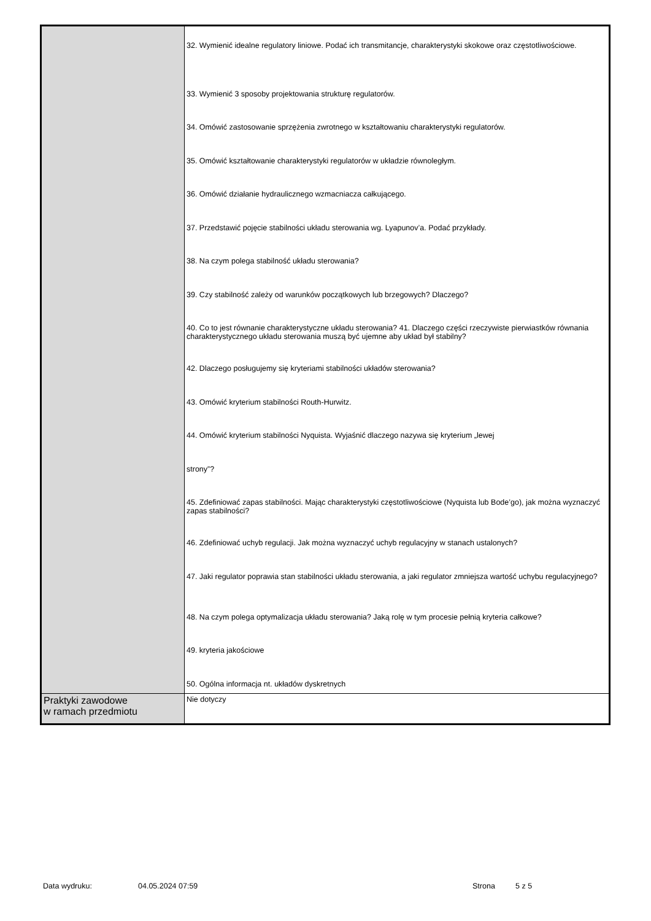| | 32. Wymienić idealne regulatory liniowe. Podać ich transmitancje, charakterystyki skokowe oraz częstotliwościowe. 33. Wymienić 3 sposoby projektowania strukturę regulatorów. 34. Omówić zastosowanie sprzężenia zwrotnego w kształtowaniu charakterystyki regulatorów. 35. Omówić kształtowanie charakterystyki regulatorów w układzie równoległym. 36. Omówić działanie hydraulicznego wzmacniacza całkującego. 37. Przedstawić pojęcie stabilności układu sterowania wg. Lyapunov’a. Podać przykłady. 38. Na czym polega stabilność układu sterowania? 39. Czy stabilność zależy od warunków początkowych lub brzegowych? Dlaczego? 40. Co to jest równanie charakterystyczne układu sterowania? 41. Dlaczego części rzeczywiste pierwiastków równania charakterystycznego układu sterowania muszą być ujemne aby układ był stabilny? 42. Dlaczego posługujemy się kryteriami stabilności układów sterowania? 43. Omówić kryterium stabilności Routh-Hurwitz. 44. Omówić kryterium stabilności Nyquista. Wyjaśnić dlaczego nazywa się kryterium „lewej strony”? 45. Zdefiniować zapas stabilności. Mając charakterystyki częstotliwościowe (Nyquista lub Bode’go), jak można wyznaczyć zapas stabilności? 46. Zdefiniować uchyb regulacji. Jak można wyznaczyć uchyb regulacyjny w stanach ustalonych? 47. Jaki regulator poprawia stan stabilności układu sterowania, a jaki regulator zmniejsza wartość uchybu regulacyjnego? 48. Na czym polega optymalizacja układu sterowania? Jaką rolę w tym procesie pełnią kryteria całkowe? 49. kryteria jakościowe 50. Ogólna informacja nt. układów dyskretnych |
| Praktyki zawodowe w ramach przedmiotu | Nie dotyczy |
Data wydruku: 04.05.2024 07:59 Strona 5 z 5